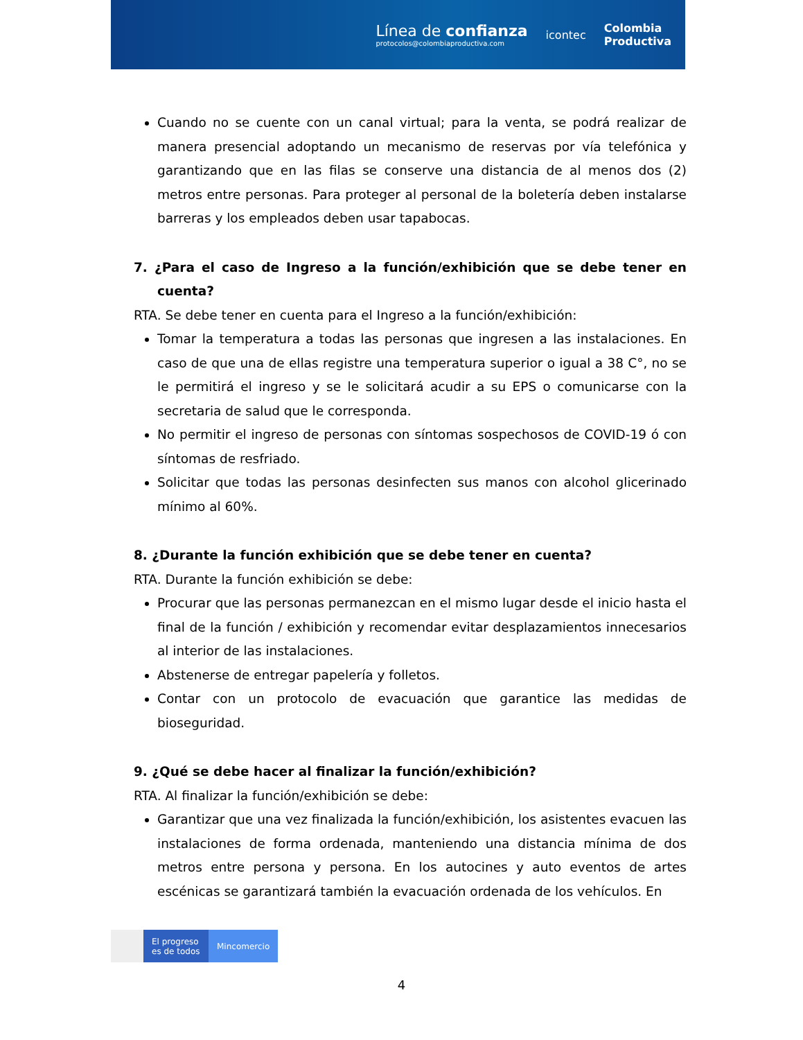Línea de confianza
protocolos@colombiaproductiva.com
icontec
Colombia
Productiva
Cuando no se cuente con un canal virtual; para la venta, se podrá realizar de manera presencial adoptando un mecanismo de reservas por vía telefónica y garantizando que en las filas se conserve una distancia de al menos dos (2) metros entre personas. Para proteger al personal de la boletería deben instalarse barreras y los empleados deben usar tapabocas.
7. ¿Para el caso de Ingreso a la función/exhibición que se debe tener en cuenta?
RTA. Se debe tener en cuenta para el Ingreso a la función/exhibición:
Tomar la temperatura a todas las personas que ingresen a las instalaciones. En caso de que una de ellas registre una temperatura superior o igual a 38 C°, no se le permitirá el ingreso y se le solicitará acudir a su EPS o comunicarse con la secretaria de salud que le corresponda.
No permitir el ingreso de personas con síntomas sospechosos de COVID-19 ó con síntomas de resfriado.
Solicitar que todas las personas desinfecten sus manos con alcohol glicerinado mínimo al 60%.
8. ¿Durante la función exhibición que se debe tener en cuenta?
RTA. Durante la función exhibición se debe:
Procurar que las personas permanezcan en el mismo lugar desde el inicio hasta el final de la función / exhibición y recomendar evitar desplazamientos innecesarios al interior de las instalaciones.
Abstenerse de entregar papelería y folletos.
Contar con un protocolo de evacuación que garantice las medidas de bioseguridad.
9. ¿Qué se debe hacer al finalizar la función/exhibición?
RTA. Al finalizar la función/exhibición se debe:
Garantizar que una vez finalizada la función/exhibición, los asistentes evacuen las instalaciones de forma ordenada, manteniendo una distancia mínima de dos metros entre persona y persona. En los autocines y auto eventos de artes escénicas se garantizará también la evacuación ordenada de los vehículos. En
El progreso
es de todos
Mincomercio
4